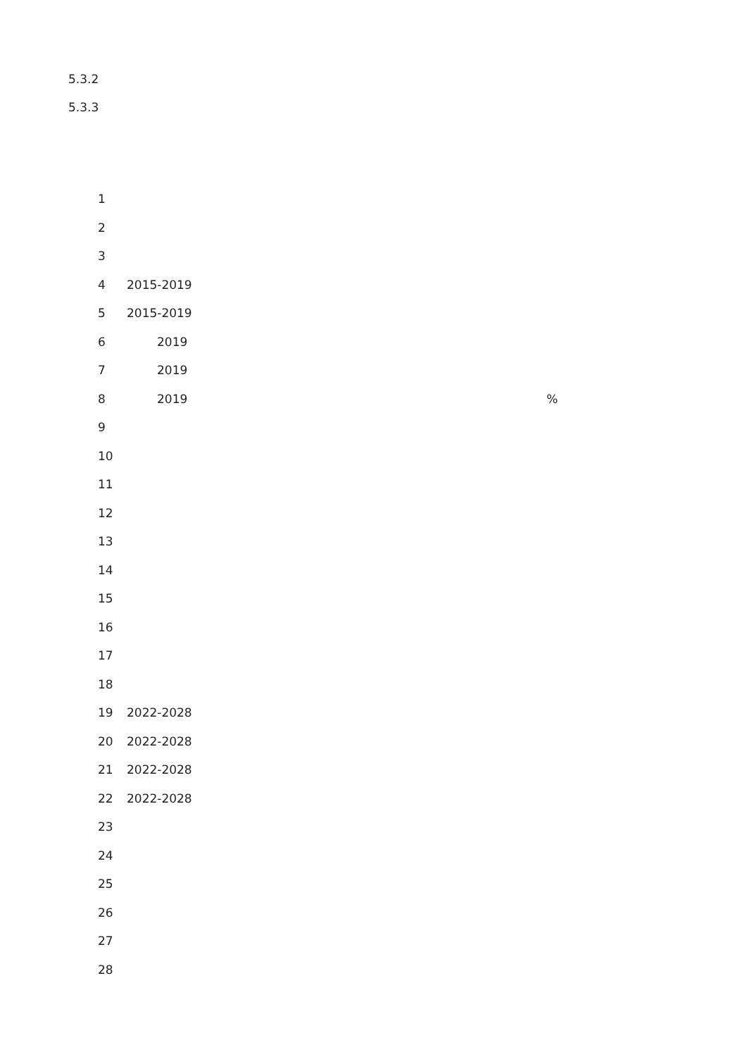5.3.2
5.3.3
1
2
3
4 2015-2019
5 2015-2019
6 2019
7 2019
8 2019%
9
10
11
12
13
14
15
16
17
18
19 2022-2028
20 2022-2028
21 2022-2028
22 2022-2028
23
24
25
26
27
28